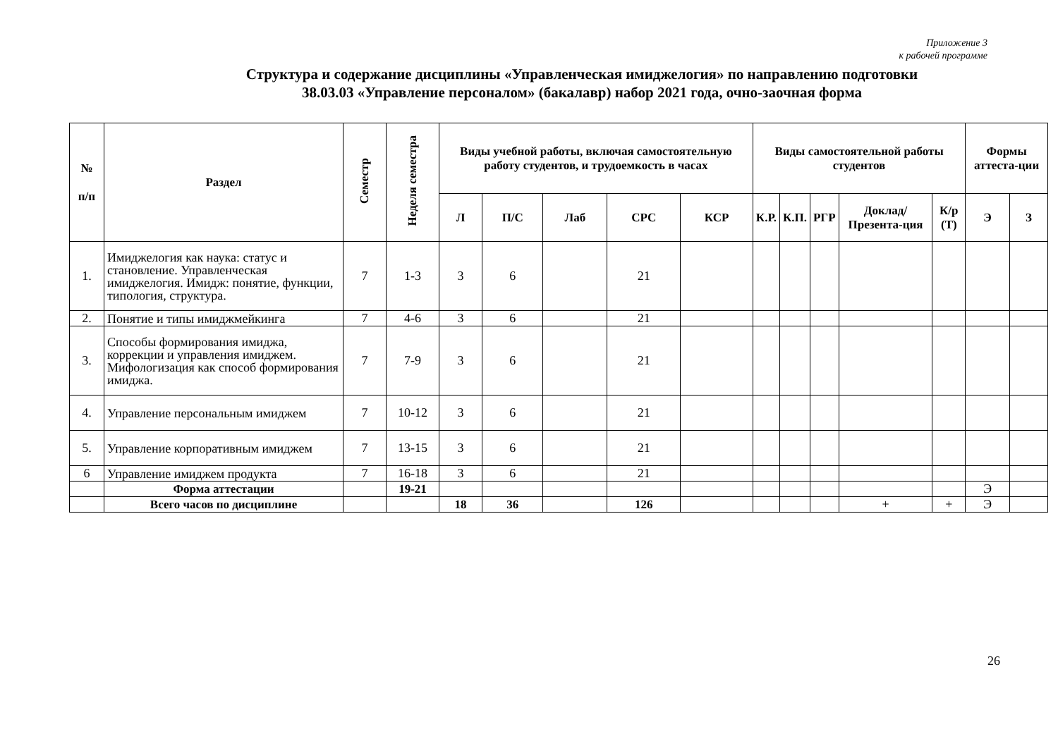Приложение 3
к рабочей программе
Структура и содержание дисциплины «Управленческая имиджелогия» по направлению подготовки
38.03.03 «Управление персоналом» (бакалавр) набор 2021 года, очно-заочная форма
| № п/п | Раздел | Семестр | Неделя семестра | Виды учебной работы, включая самостоятельную работу студентов, и трудоемкость в часах | | | | | Виды самостоятельной работы студентов | | | | | Формы аттеста-ции | |
| --- | --- | --- | --- | --- | --- | --- | --- | --- | --- | --- | --- | --- | --- | --- | --- |
| | | | | Л | П/С | Лаб | СРС | КСР | К.Р. | К.П. | РГР | Доклад/ Презента-ция | К/р (Т) | Э | З |
| 1. | Имиджелогия как наука: статус и становление. Управленческая имиджелогия. Имидж: понятие, функции, типология, структура. | 7 | 1-3 | 3 | 6 | | 21 | | | | | | | | |
| 2. | Понятие и типы имиджмейкинга | 7 | 4-6 | 3 | 6 | | 21 | | | | | | | | |
| 3. | Способы формирования имиджа, коррекции и управления имиджем. Мифологизация как способ формирования имиджа. | 7 | 7-9 | 3 | 6 | | 21 | | | | | | | | |
| 4. | Управление персональным имиджем | 7 | 10-12 | 3 | 6 | | 21 | | | | | | | | |
| 5. | Управление корпоративным имиджем | 7 | 13-15 | 3 | 6 | | 21 | | | | | | | | |
| 6 | Управление имиджем продукта | 7 | 16-18 | 3 | 6 | | 21 | | | | | | | | |
| | Форма аттестации | | 19-21 | | | | | | | | | | | Э | |
| | Всего часов по дисциплине | | | 18 | 36 | | 126 | | | | | + | + | Э | |
26